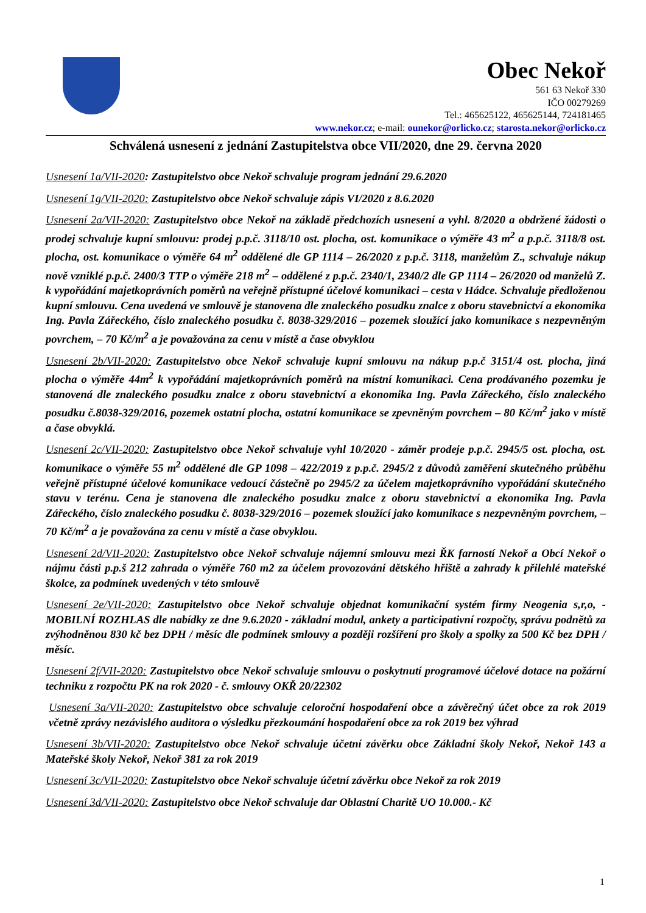Obec Nekoř
561 63 Nekoř 330
IČO 00279269
Tel.: 465625122, 465625144, 724181465
www.nekor.cz; e-mail: ounekor@orlicko.cz; starosta.nekor@orlicko.cz
Schválená usnesení z jednání Zastupitelstva obce VII/2020, dne 29. června 2020
Usnesení 1a/VII-2020: Zastupitelstvo obce Nekoř schvaluje program jednání 29.6.2020
Usnesení 1g/VII-2020: Zastupitelstvo obce Nekoř schvaluje zápis VI/2020 z 8.6.2020
Usnesení 2a/VII-2020: Zastupitelstvo obce Nekoř na základě předchozích usnesení a vyhl. 8/2020 a obdržené žádosti o prodej schvaluje kupní smlouvu: prodej p.p.č. 3118/10 ost. plocha, ost. komunikace o výměře 43 m<sup>2</sup> a p.p.č. 3118/8 ost. plocha, ost. komunikace o výměře 64 m<sup>2</sup> oddělené dle GP 1114 – 26/2020 z p.p.č. 3118, manželům Z., schvaluje nákup nově vzniklé p.p.č. 2400/3 TTP o výměře 218 m<sup>2</sup> – oddělené z p.p.č. 2340/1, 2340/2 dle GP 1114 – 26/2020 od manželů Z. k vypořádání majetkoprávních poměrů na veřejně přístupné účelové komunikaci – cesta v Hádce. Schvaluje předloženou kupní smlouvu. Cena uvedená ve smlouvě je stanovena dle znaleckého posudku znalce z oboru stavebnictví a ekonomika Ing. Pavla Zářeckého, číslo znaleckého posudku č. 8038-329/2016 – pozemek sloužící jako komunikace s nezpevněným povrchem, – 70 Kč/m<sup>2</sup> a je považována za cenu v místě a čase obvyklou
Usnesení 2b/VII-2020: Zastupitelstvo obce Nekoř schvaluje kupní smlouvu na nákup p.p.č 3151/4 ost. plocha, jiná plocha o výměře 44m<sup>2</sup> k vypořádání majetkoprávních poměrů na místní komunikaci. Cena prodávaného pozemku je stanovená dle znaleckého posudku znalce z oboru stavebnictví a ekonomika Ing. Pavla Zářeckého, číslo znaleckého posudku č.8038-329/2016, pozemek ostatní plocha, ostatní komunikace se zpevněným povrchem – 80 Kč/m<sup>2</sup> jako v místě a čase obvyklá.
Usnesení 2c/VII-2020: Zastupitelstvo obce Nekoř schvaluje vyhl 10/2020 - záměr prodeje p.p.č. 2945/5 ost. plocha, ost. komunikace o výměře 55 m<sup>2</sup> oddělené dle GP 1098 – 422/2019 z p.p.č. 2945/2 z důvodů zaměření skutečného průběhu veřejně přístupné účelové komunikace vedoucí částečně po 2945/2 za účelem majetkoprávního vypořádání skutečného stavu v terénu. Cena je stanovena dle znaleckého posudku znalce z oboru stavebnictví a ekonomika Ing. Pavla Zářeckého, číslo znaleckého posudku č. 8038-329/2016 – pozemek sloužící jako komunikace s nezpevněným povrchem, – 70 Kč/m<sup>2</sup> a je považována za cenu v místě a čase obvyklou.
Usnesení 2d/VII-2020: Zastupitelstvo obce Nekoř schvaluje nájemní smlouvu mezi ŘK farností Nekoř a Obcí Nekoř o nájmu části p.p.š 212 zahrada o výměře 760 m2 za účelem provozování dětského hřiště a zahrady k přilehlé mateřské školce, za podmínek uvedených v této smlouvě
Usnesení 2e/VII-2020: Zastupitelstvo obce Nekoř schvaluje objednat komunikační systém firmy Neogenia s,r,o, - MOBILNÍ ROZHLAS dle nabídky ze dne 9.6.2020 - základní modul, ankety a participativní rozpočty, správu podnětů za zvýhodněnou 830 kč bez DPH / měsíc dle podmínek smlouvy a později rozšíření pro školy a spolky za 500 Kč bez DPH / měsíc.
Usnesení 2f/VII-2020: Zastupitelstvo obce Nekoř schvaluje smlouvu o poskytnutí programové účelové dotace na požární techniku z rozpočtu PK na rok 2020 - č. smlouvy OKŘ 20/22302
Usnesení 3a/VII-2020: Zastupitelstvo obce schvaluje celoroční hospodaření obce a závěrečný účet obce za rok 2019 včetně zprávy nezávislého auditora o výsledku přezkoumání hospodaření obce za rok 2019 bez výhrad
Usnesení 3b/VII-2020: Zastupitelstvo obce Nekoř schvaluje účetní závěrku obce Základní školy Nekoř, Nekoř 143 a Mateřské školy Nekoř, Nekoř 381 za rok 2019
Usnesení 3c/VII-2020: Zastupitelstvo obce Nekoř schvaluje účetní závěrku obce Nekoř za rok 2019
Usnesení 3d/VII-2020: Zastupitelstvo obce Nekoř schvaluje dar Oblastní Charitě UO 10.000.- Kč
1